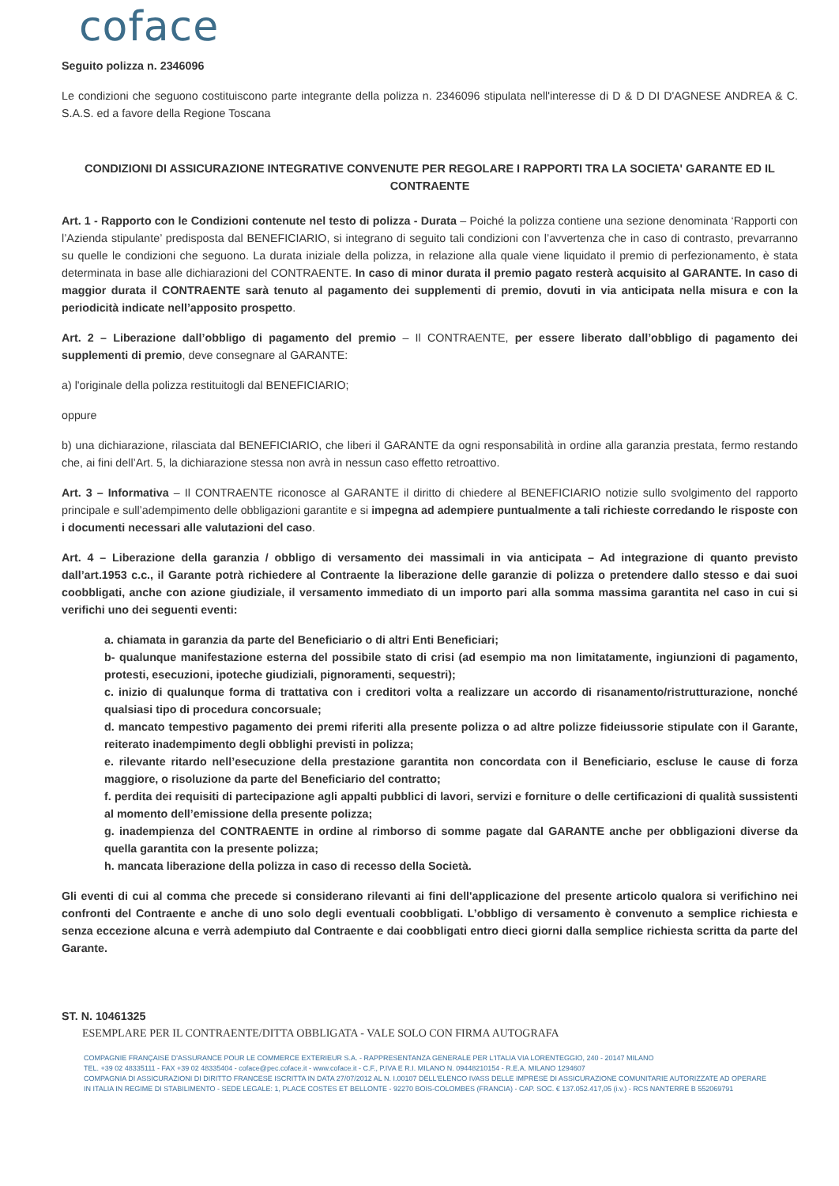coface
Seguito polizza n. 2346096
Le condizioni che seguono costituiscono parte integrante della polizza n. 2346096 stipulata nell'interesse di D & D DI D'AGNESE ANDREA & C. S.A.S. ed a favore della Regione Toscana
CONDIZIONI DI ASSICURAZIONE INTEGRATIVE CONVENUTE PER REGOLARE I RAPPORTI TRA LA SOCIETA' GARANTE ED IL CONTRAENTE
Art. 1 - Rapporto con le Condizioni contenute nel testo di polizza - Durata – Poiché la polizza contiene una sezione denominata ‘Rapporti con l’Azienda stipulante’ predisposta dal BENEFICIARIO, si integrano di seguito tali condizioni con l’avvertenza che in caso di contrasto, prevarranno su quelle le condizioni che seguono. La durata iniziale della polizza, in relazione alla quale viene liquidato il premio di perfezionamento, è stata determinata in base alle dichiarazioni del CONTRAENTE. In caso di minor durata il premio pagato resterà acquisito al GARANTE. In caso di maggior durata il CONTRAENTE sarà tenuto al pagamento dei supplementi di premio, dovuti in via anticipata nella misura e con la periodicità indicate nell’apposito prospetto.
Art. 2 – Liberazione dall’obbligo di pagamento del premio – Il CONTRAENTE, per essere liberato dall’obbligo di pagamento dei supplementi di premio, deve consegnare al GARANTE:
a) l'originale della polizza restituitogli dal BENEFICIARIO;
oppure
b) una dichiarazione, rilasciata dal BENEFICIARIO, che liberi il GARANTE da ogni responsabilità in ordine alla garanzia prestata, fermo restando che, ai fini dell’Art. 5, la dichiarazione stessa non avrà in nessun caso effetto retroattivo.
Art. 3 – Informativa – Il CONTRAENTE riconosce al GARANTE il diritto di chiedere al BENEFICIARIO notizie sullo svolgimento del rapporto principale e sull’adempimento delle obbligazioni garantite e si impegna ad adempiere puntualmente a tali richieste corredando le risposte con i documenti necessari alle valutazioni del caso.
Art. 4 – Liberazione della garanzia / obbligo di versamento dei massimali in via anticipata – Ad integrazione di quanto previsto dall’art.1953 c.c., il Garante potrà richiedere al Contraente la liberazione delle garanzie di polizza o pretendere dallo stesso e dai suoi coobbligati, anche con azione giudiziale, il versamento immediato di un importo pari alla somma massima garantita nel caso in cui si verifichi uno dei seguenti eventi:
a. chiamata in garanzia da parte del Beneficiario o di altri Enti Beneficiari;
b- qualunque manifestazione esterna del possibile stato di crisi (ad esempio ma non limitatamente, ingiunzioni di pagamento, protesti, esecuzioni, ipoteche giudiziali, pignoramenti, sequestri);
c. inizio di qualunque forma di trattativa con i creditori volta a realizzare un accordo di risanamento/ristrutturazione, nonché qualsiasi tipo di procedura concorsuale;
d. mancato tempestivo pagamento dei premi riferiti alla presente polizza o ad altre polizze fideiussorie stipulate con il Garante, reiterato inadempimento degli obblighi previsti in polizza;
e. rilevante ritardo nell’esecuzione della prestazione garantita non concordata con il Beneficiario, escluse le cause di forza maggiore, o risoluzione da parte del Beneficiario del contratto;
f. perdita dei requisiti di partecipazione agli appalti pubblici di lavori, servizi e forniture o delle certificazioni di qualità sussistenti al momento dell’emissione della presente polizza;
g. inadempienza del CONTRAENTE in ordine al rimborso di somme pagate dal GARANTE anche per obbligazioni diverse da quella garantita con la presente polizza;
h. mancata liberazione della polizza in caso di recesso della Società.
Gli eventi di cui al comma che precede si considerano rilevanti ai fini dell'applicazione del presente articolo qualora si verifichino nei confronti del Contraente e anche di uno solo degli eventuali coobbligati. L’obbligo di versamento è convenuto a semplice richiesta e senza eccezione alcuna e verrà adempiuto dal Contraente e dai coobbligati entro dieci giorni dalla semplice richiesta scritta da parte del Garante.
ST. N. 10461325
ESEMPLARE PER IL CONTRAENTE/DITTA OBBLIGATA - VALE SOLO CON FIRMA AUTOGRAFA
COMPAGNIE FRANÇAISE D'ASSURANCE POUR LE COMMERCE EXTERIEUR S.A. - RAPPRESENTANZA GENERALE PER L'ITALIA VIA LORENTEGGIO, 240 - 20147 MILANO
TEL. +39 02 48335111 - FAX +39 02 48335404 - coface@pec.coface.it - www.coface.it - C.F., P.IVA E R.I. MILANO N. 09448210154 - R.E.A. MILANO 1294607
COMPAGNIA DI ASSICURAZIONI DI DIRITTO FRANCESE ISCRITTA IN DATA 27/07/2012 AL N. I.00107 DELL'ELENCO IVASS DELLE IMPRESE DI ASSICURAZIONE COMUNITARIE AUTORIZZATE AD OPERARE
IN ITALIA IN REGIME DI STABILIMENTO - SEDE LEGALE: 1, PLACE COSTES ET BELLONTE - 92270 BOIS-COLOMBES (FRANCIA) - CAP. SOC. € 137.052.417,05 (i.v.) - RCS NANTERRE B 552069791